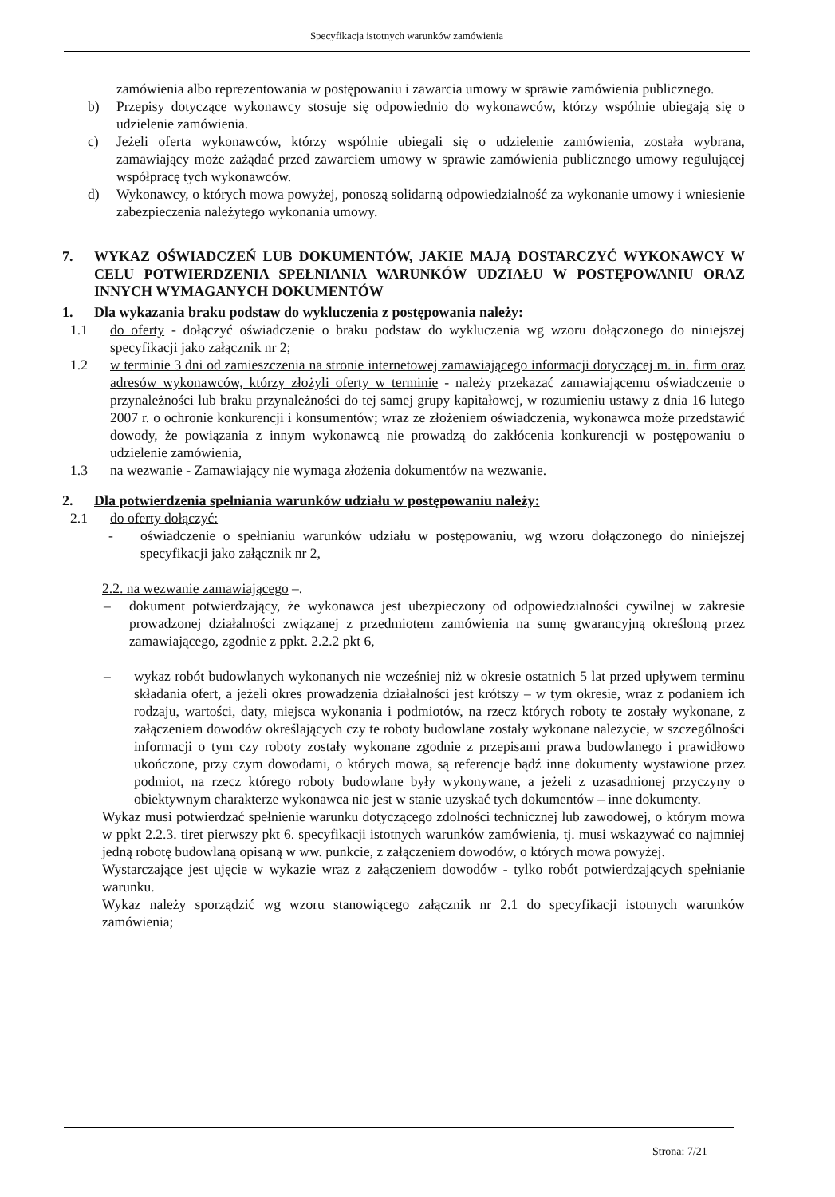Specyfikacja istotnych warunków zamówienia
zamówienia albo reprezentowania w postępowaniu i zawarcia umowy w sprawie zamówienia publicznego.
b) Przepisy dotyczące wykonawcy stosuje się odpowiednio do wykonawców, którzy wspólnie ubiegają się o udzielenie zamówienia.
c) Jeżeli oferta wykonawców, którzy wspólnie ubiegali się o udzielenie zamówienia, została wybrana, zamawiający może zażądać przed zawarciem umowy w sprawie zamówienia publicznego umowy regulującej współpracę tych wykonawców.
d) Wykonawcy, o których mowa powyżej, ponoszą solidarną odpowiedzialność za wykonanie umowy i wniesienie zabezpieczenia należytego wykonania umowy.
7. WYKAZ OŚWIADCZEŃ LUB DOKUMENTÓW, JAKIE MAJĄ DOSTARCZYĆ WYKONAWCY W CELU POTWIERDZENIA SPEŁNIANIA WARUNKÓW UDZIAŁU W POSTĘPOWANIU ORAZ INNYCH WYMAGANYCH DOKUMENTÓW
1. Dla wykazania braku podstaw do wykluczenia z postępowania należy:
1.1 do oferty - dołączyć oświadczenie o braku podstaw do wykluczenia wg wzoru dołączonego do niniejszej specyfikacji jako załącznik nr 2;
1.2 w terminie 3 dni od zamieszczenia na stronie internetowej zamawiającego informacji dotyczącej m. in. firm oraz adresów wykonawców, którzy złożyli oferty w terminie - należy przekazać zamawiającemu oświadczenie o przynależności lub braku przynależności do tej samej grupy kapitałowej, w rozumieniu ustawy z dnia 16 lutego 2007 r. o ochronie konkurencji i konsumentów; wraz ze złożeniem oświadczenia, wykonawca może przedstawić dowody, że powiązania z innym wykonawcą nie prowadzą do zakłócenia konkurencji w postępowaniu o udzielenie zamówienia,
1.3 na wezwanie - Zamawiający nie wymaga złożenia dokumentów na wezwanie.
2. Dla potwierdzenia spełniania warunków udziału w postępowaniu należy:
2.1 do oferty dołączyć:
- oświadczenie o spełnianiu warunków udziału w postępowaniu, wg wzoru dołączonego do niniejszej specyfikacji jako załącznik nr 2,
2.2. na wezwanie zamawiającego –.
– dokument potwierdzający, że wykonawca jest ubezpieczony od odpowiedzialności cywilnej w zakresie prowadzonej działalności związanej z przedmiotem zamówienia na sumę gwarancyjną określoną przez zamawiającego, zgodnie z ppkt. 2.2.2 pkt 6,
– wykaz robót budowlanych wykonanych nie wcześniej niż w okresie ostatnich 5 lat przed upływem terminu składania ofert, a jeżeli okres prowadzenia działalności jest krótszy – w tym okresie, wraz z podaniem ich rodzaju, wartości, daty, miejsca wykonania i podmiotów, na rzecz których roboty te zostały wykonane, z załączeniem dowodów określających czy te roboty budowlane zostały wykonane należycie, w szczególności informacji o tym czy roboty zostały wykonane zgodnie z przepisami prawa budowlanego i prawidłowo ukończone, przy czym dowodami, o których mowa, są referencje bądź inne dokumenty wystawione przez podmiot, na rzecz którego roboty budowlane były wykonywane, a jeżeli z uzasadnionej przyczyny o obiektywnym charakterze wykonawca nie jest w stanie uzyskać tych dokumentów – inne dokumenty.
Wykaz musi potwierdzać spełnienie warunku dotyczącego zdolności technicznej lub zawodowej, o którym mowa w ppkt 2.2.3. tiret pierwszy pkt 6. specyfikacji istotnych warunków zamówienia, tj. musi wskazywać co najmniej jedną robotę budowlaną opisaną w ww. punkcie, z załączeniem dowodów, o których mowa powyżej.
Wystarczające jest ujęcie w wykazie wraz z załączeniem dowodów - tylko robót potwierdzających spełnianie warunku.
Wykaz należy sporządzić wg wzoru stanowiącego załącznik nr 2.1 do specyfikacji istotnych warunków zamówienia;
Strona: 7/21